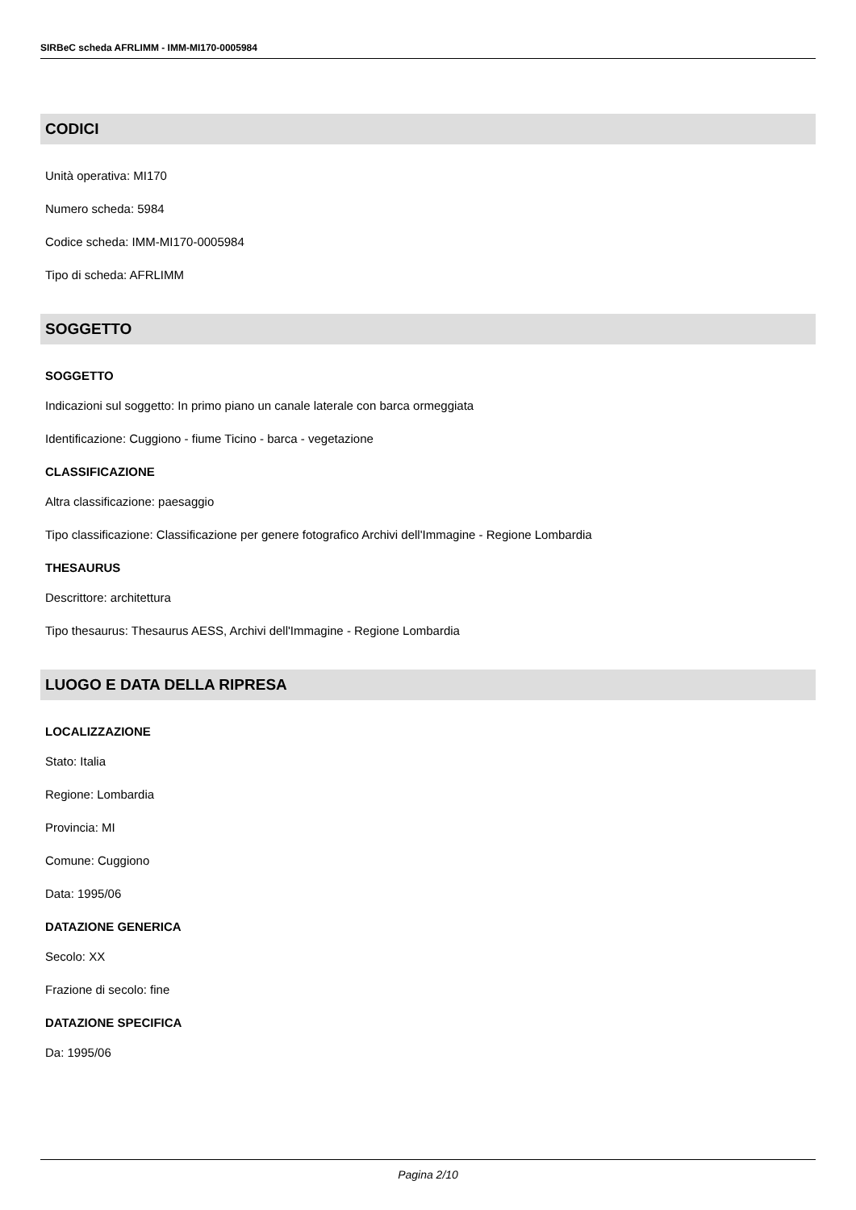SIRBeC scheda AFRLIMM - IMM-MI170-0005984
CODICI
Unità operativa: MI170
Numero scheda: 5984
Codice scheda: IMM-MI170-0005984
Tipo di scheda: AFRLIMM
SOGGETTO
SOGGETTO
Indicazioni sul soggetto: In primo piano un canale laterale con barca ormeggiata
Identificazione: Cuggiono - fiume Ticino - barca - vegetazione
CLASSIFICAZIONE
Altra classificazione: paesaggio
Tipo classificazione: Classificazione per genere fotografico Archivi dell'Immagine - Regione Lombardia
THESAURUS
Descrittore: architettura
Tipo thesaurus: Thesaurus AESS, Archivi dell'Immagine - Regione Lombardia
LUOGO E DATA DELLA RIPRESA
LOCALIZZAZIONE
Stato: Italia
Regione: Lombardia
Provincia: MI
Comune: Cuggiono
Data: 1995/06
DATAZIONE GENERICA
Secolo: XX
Frazione di secolo: fine
DATAZIONE SPECIFICA
Da: 1995/06
Pagina 2/10